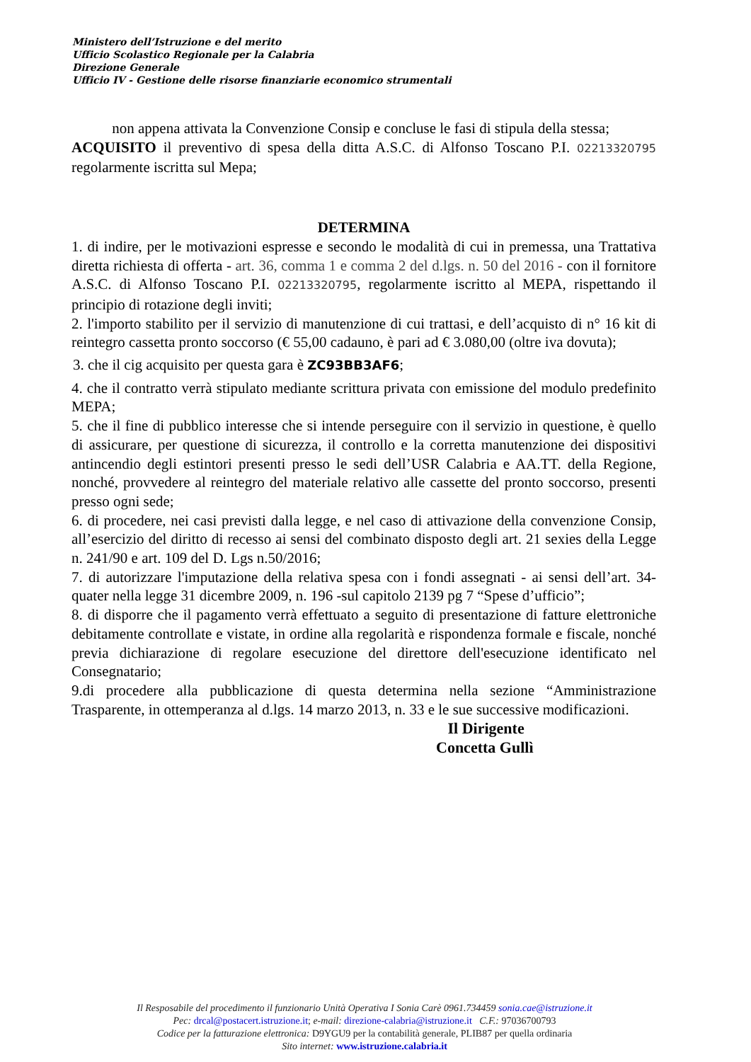Ministero dell’Istruzione e del merito
Ufficio Scolastico Regionale per la Calabria
Direzione Generale
Ufficio IV - Gestione delle risorse finanziarie economico strumentali
non appena attivata la Convenzione Consip e concluse le fasi di stipula della stessa;
ACQUISITO il preventivo di spesa della ditta A.S.C. di Alfonso Toscano P.I. 02213320795 regolarmente iscritta sul Mepa;
DETERMINA
1. di indire, per le motivazioni espresse e secondo le modalità di cui in premessa, una Trattativa diretta richiesta di offerta - art. 36, comma 1 e comma 2 del d.lgs. n. 50 del 2016 - con il fornitore A.S.C. di Alfonso Toscano P.I. 02213320795, regolarmente iscritto al MEPA, rispettando il principio di rotazione degli inviti;
2. l'importo stabilito per il servizio di manutenzione di cui trattasi, e dell’acquisto di n° 16 kit di reintegro cassetta pronto soccorso (€ 55,00 cadauno, è pari ad € 3.080,00 (oltre iva dovuta);
3. che il cig acquisito per questa gara è ZC93BB3AF6;
4. che il contratto verrà stipulato mediante scrittura privata con emissione del modulo predefinito MEPA;
5. che il fine di pubblico interesse che si intende perseguire con il servizio in questione, è quello di assicurare, per questione di sicurezza, il controllo e la corretta manutenzione dei dispositivi antincendio degli estintori presenti presso le sedi dell’USR Calabria e AA.TT. della Regione, nonché, provvedere al reintegro del materiale relativo alle cassette del pronto soccorso, presenti presso ogni sede;
6. di procedere, nei casi previsti dalla legge, e nel caso di attivazione della convenzione Consip, all’esercizio del diritto di recesso ai sensi del combinato disposto degli art. 21 sexies della Legge n. 241/90 e art. 109 del D. Lgs n.50/2016;
7. di autorizzare l'imputazione della relativa spesa con i fondi assegnati - ai sensi dell’art. 34- quater nella legge 31 dicembre 2009, n. 196 -sul capitolo 2139 pg 7 “Spese d’ufficio”;
8. di disporre che il pagamento verrà effettuato a seguito di presentazione di fatture elettroniche debitamente controllate e vistate, in ordine alla regolarità e rispondenza formale e fiscale, nonché previa dichiarazione di regolare esecuzione del direttore dell'esecuzione identificato nel Consegnatario;
9.di procedere alla pubblicazione di questa determina nella sezione “Amministrazione Trasparente, in ottemperanza al d.lgs. 14 marzo 2013, n. 33 e le sue successive modificazioni.
Il Dirigente
Concetta Gullì
Il Resposabile del procedimento il funzionario Unità Operativa I Sonia Carè 0961.734459 sonia.cae@istruzione.it
Pec: drcal@postacert.istruzione.it; e-mail: direzione-calabria@istruzione.it C.F.: 97036700793
Codice per la fatturazione elettronica: D9YGU9 per la contabilità generale, PLIB87 per quella ordinaria
Sito internet: www.istruzione.calabria.it